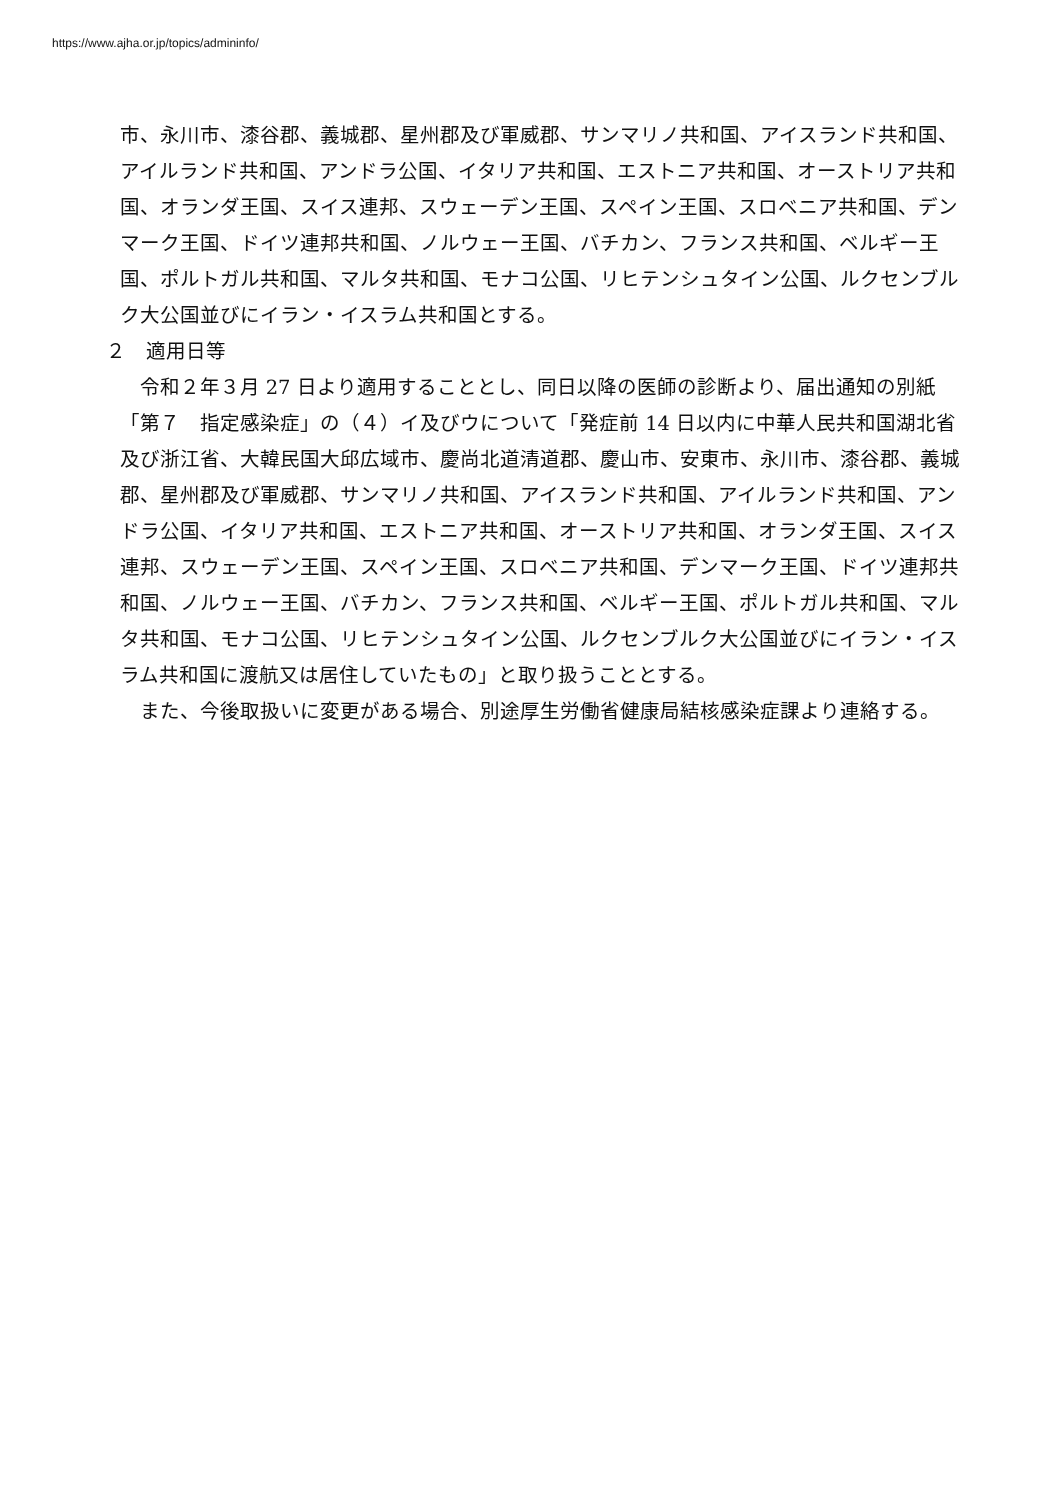https://www.ajha.or.jp/topics/admininfo/
市、永川市、漆谷郡、義城郡、星州郡及び軍威郡、サンマリノ共和国、アイスランド共和国、アイルランド共和国、アンドラ公国、イタリア共和国、エストニア共和国、オーストリア共和国、オランダ王国、スイス連邦、スウェーデン王国、スペイン王国、スロベニア共和国、デンマーク王国、ドイツ連邦共和国、ノルウェー王国、バチカン、フランス共和国、ベルギー王国、ポルトガル共和国、マルタ共和国、モナコ公国、リヒテンシュタイン公国、ルクセンブルク大公国並びにイラン・イスラム共和国とする。
２　適用日等
令和２年３月 27 日より適用することとし、同日以降の医師の診断より、届出通知の別紙「第７　指定感染症」の（４）イ及びウについて「発症前 14 日以内に中華人民共和国湖北省及び浙江省、大韓民国大邱広域市、慶尚北道清道郡、慶山市、安東市、永川市、漆谷郡、義城郡、星州郡及び軍威郡、サンマリノ共和国、アイスランド共和国、アイルランド共和国、アンドラ公国、イタリア共和国、エストニア共和国、オーストリア共和国、オランダ王国、スイス連邦、スウェーデン王国、スペイン王国、スロベニア共和国、デンマーク王国、ドイツ連邦共和国、ノルウェー王国、バチカン、フランス共和国、ベルギー王国、ポルトガル共和国、マルタ共和国、モナコ公国、リヒテンシュタイン公国、ルクセンブルク大公国並びにイラン・イスラム共和国に渡航又は居住していたもの」と取り扱うこととする。
また、今後取扱いに変更がある場合、別途厚生労働省健康局結核感染症課より連絡する。